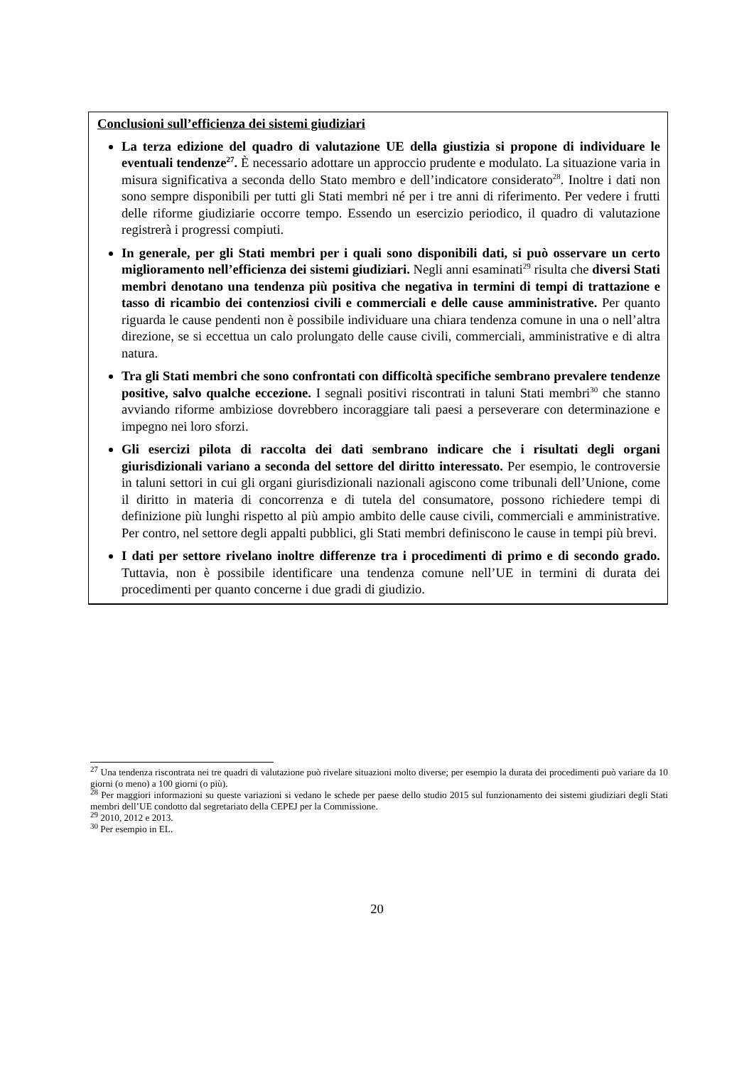Conclusioni sull’efficienza dei sistemi giudiziari
La terza edizione del quadro di valutazione UE della giustizia si propone di individuare le eventuali tendenze<sup>27</sup>. È necessario adottare un approccio prudente e modulato. La situazione varia in misura significativa a seconda dello Stato membro e dell’indicatore considerato<sup>28</sup>. Inoltre i dati non sono sempre disponibili per tutti gli Stati membri né per i tre anni di riferimento. Per vedere i frutti delle riforme giudiziarie occorre tempo. Essendo un esercizio periodico, il quadro di valutazione registrerà i progressi compiuti.
In generale, per gli Stati membri per i quali sono disponibili dati, si può osservare un certo miglioramento nell’efficienza dei sistemi giudiziari. Negli anni esaminati<sup>29</sup> risulta che diversi Stati membri denotano una tendenza più positiva che negativa in termini di tempi di trattazione e tasso di ricambio dei contenziosi civili e commerciali e delle cause amministrative. Per quanto riguarda le cause pendenti non è possibile individuare una chiara tendenza comune in una o nell’altra direzione, se si eccettua un calo prolungato delle cause civili, commerciali, amministrative e di altra natura.
Tra gli Stati membri che sono confrontati con difficoltà specifiche sembrano prevalere tendenze positive, salvo qualche eccezione. I segnali positivi riscontrati in taluni Stati membri<sup>30</sup> che stanno avviando riforme ambiziose dovrebbero incoraggiare tali paesi a perseverare con determinazione e impegno nei loro sforzi.
Gli esercizi pilota di raccolta dei dati sembrano indicare che i risultati degli organi giurisdizionali variano a seconda del settore del diritto interessato. Per esempio, le controversie in taluni settori in cui gli organi giurisdizionali nazionali agiscono come tribunali dell’Unione, come il diritto in materia di concorrenza e di tutela del consumatore, possono richiedere tempi di definizione più lunghi rispetto al più ampio ambito delle cause civili, commerciali e amministrative. Per contro, nel settore degli appalti pubblici, gli Stati membri definiscono le cause in tempi più brevi.
I dati per settore rivelano inoltre differenze tra i procedimenti di primo e di secondo grado. Tuttavia, non è possibile identificare una tendenza comune nell’UE in termini di durata dei procedimenti per quanto concerne i due gradi di giudizio.
<sup>27</sup> Una tendenza riscontrata nei tre quadri di valutazione può rivelare situazioni molto diverse; per esempio la durata dei procedimenti può variare da 10 giorni (o meno) a 100 giorni (o più).
<sup>28</sup> Per maggiori informazioni su queste variazioni si vedano le schede per paese dello studio 2015 sul funzionamento dei sistemi giudiziari degli Stati membri dell’UE condotto dal segretariato della CEPEJ per la Commissione.
<sup>29</sup> 2010, 2012 e 2013.
<sup>30</sup> Per esempio in EL.
20